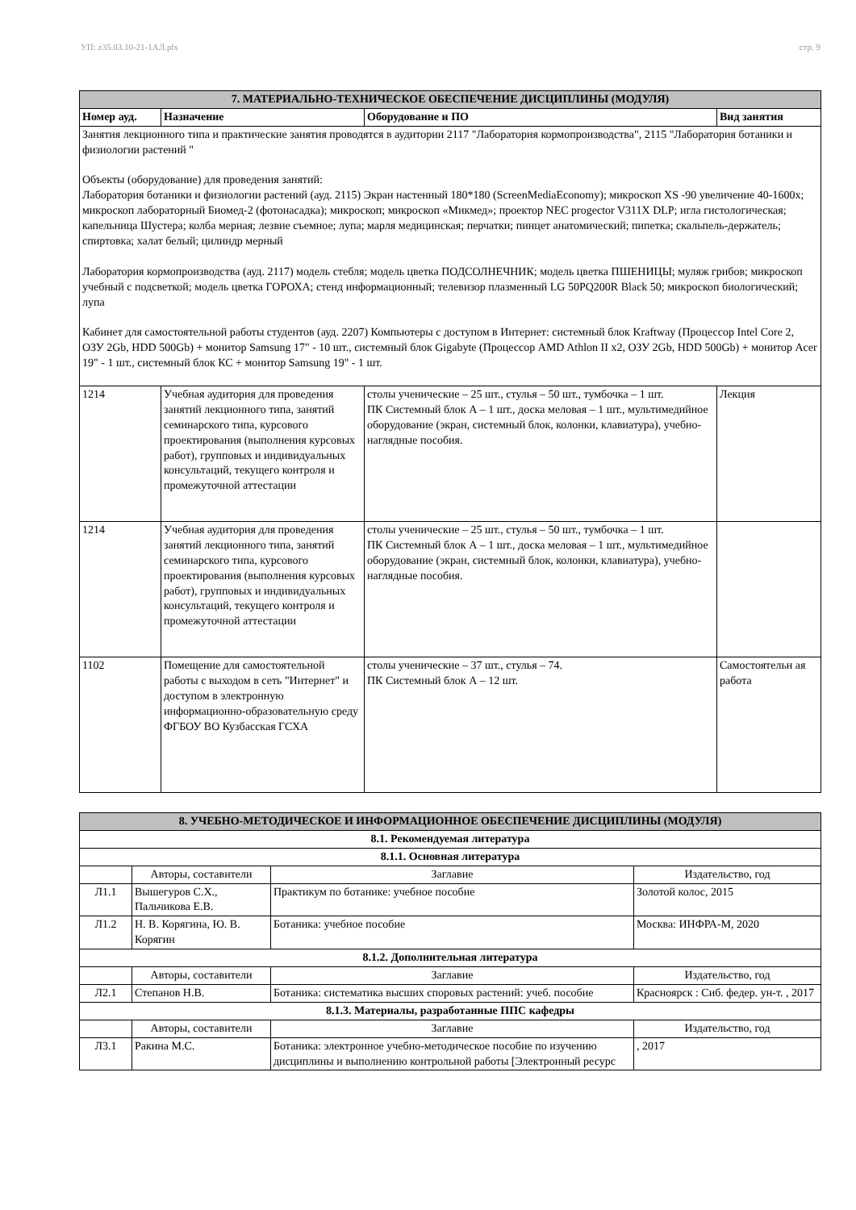УП: z35.03.10-21-1АЛ.plx стр. 9
| 7. МАТЕРИАЛЬНО-ТЕХНИЧЕСКОЕ ОБЕСПЕЧЕНИЕ ДИСЦИПЛИНЫ (МОДУЛЯ) | | | |
| --- | --- | --- | --- |
| Номер ауд. | Назначение | Оборудование и ПО | Вид занятия |
| Занятия лекционного типа и практические занятия проводятся в аудитории 2117 "Лаборатория кормопроизводства", 2115 "Лаборатория ботаники и физиологии растений " Объекты (оборудование) для проведения занятий: Лаборатория ботаники и физиологии растений (ауд. 2115) Экран настенный 180*180 (ScreenMediaEconomy); микроскоп XS -90 увеличение 40-1600х; микроскоп лабораторный Биомед-2 (фотонасадка); микроскоп; микроскоп «Микмед»; проектор NEC progector V311X DLP; игла гистологическая; капельница Шустера; колба мерная; лезвие съемное; лупа; марля медицинская; перчатки; пинцет анатомический; пипетка; скальпель-держатель; спиртовка; халат белый; цилиндр мерный Лаборатория кормопроизводства (ауд. 2117) модель стебля; модель цветка ПОДСОЛНЕЧНИК; модель цветка ПШЕНИЦЫ; муляж грибов; микроскоп учебный с подсветкой; модель цветка ГОРОХА; стенд информационный; телевизор плазменный LG 50PQ200R Black 50; микроскоп биологический; лупа Кабинет для самостоятельной работы студентов (ауд. 2207) Компьютеры с доступом в Интернет: системный блок Kraftway (Процессор Intel Core 2, ОЗУ 2Gb, HDD 500Gb) + монитор Samsung 17" - 10 шт., системный блок Gigabyte (Процессор AMD Athlon II x2, ОЗУ 2Gb, HDD 500Gb) + монитор Acer 19" - 1 шт., системный блок КС + монитор Samsung 19" - 1 шт. | | | |
| 1214 | Учебная аудитория для проведения занятий лекционного типа, занятий семинарского типа, курсового проектирования (выполнения курсовых работ), групповых и индивидуальных консультаций, текущего контроля и промежуточной аттестации | столы ученические – 25 шт., стулья – 50 шт., тумбочка – 1 шт. ПК Системный блок А – 1 шт., доска меловая – 1 шт., мультимедийное оборудование (экран, системный блок, колонки, клавиатура), учебно-наглядные пособия. | Лекция |
| 1214 | Учебная аудитория для проведения занятий лекционного типа, занятий семинарского типа, курсового проектирования (выполнения курсовых работ), групповых и индивидуальных консультаций, текущего контроля и промежуточной аттестации | столы ученические – 25 шт., стулья – 50 шт., тумбочка – 1 шт. ПК Системный блок А – 1 шт., доска меловая – 1 шт., мультимедийное оборудование (экран, системный блок, колонки, клавиатура), учебно-наглядные пособия. | |
| 1102 | Помещение для самостоятельной работы с выходом в сеть "Интернет" и доступом в электронную информационно-образовательную среду ФГБОУ ВО Кузбасская ГСХА | столы ученические – 37 шт., стулья – 74. ПК Системный блок А – 12 шт. | Самостоятельн ая работа |
| 8. УЧЕБНО-МЕТОДИЧЕСКОЕ И ИНФОРМАЦИОННОЕ ОБЕСПЕЧЕНИЕ ДИСЦИПЛИНЫ (МОДУЛЯ) | | | |
| --- | --- | --- | --- |
| 8.1. Рекомендуемая литература | | | |
| 8.1.1. Основная литература | | | |
| | Авторы, составители | Заглавие | Издательство, год |
| Л1.1 | Вышегуров С.Х., Пальчикова Е.В. | Практикум по ботанике: учебное пособие | Золотой колос, 2015 |
| Л1.2 | Н. В. Корягина, Ю. В. Корягин | Ботаника: учебное пособие | Москва: ИНФРА-М, 2020 |
| 8.1.2. Дополнительная литература | | | |
| | Авторы, составители | Заглавие | Издательство, год |
| Л2.1 | Степанов Н.В. | Ботаника: систематика высших споровых растений: учеб. пособие | Красноярск : Сиб. федер. ун-т. , 2017 |
| 8.1.3. Материалы, разработанные ППС кафедры | | | |
| | Авторы, составители | Заглавие | Издательство, год |
| Л3.1 | Ракина М.С. | Ботаника: электронное учебно-методическое пособие по изучению дисциплины и выполнению контрольной работы [Электронный ресурс | , 2017 |